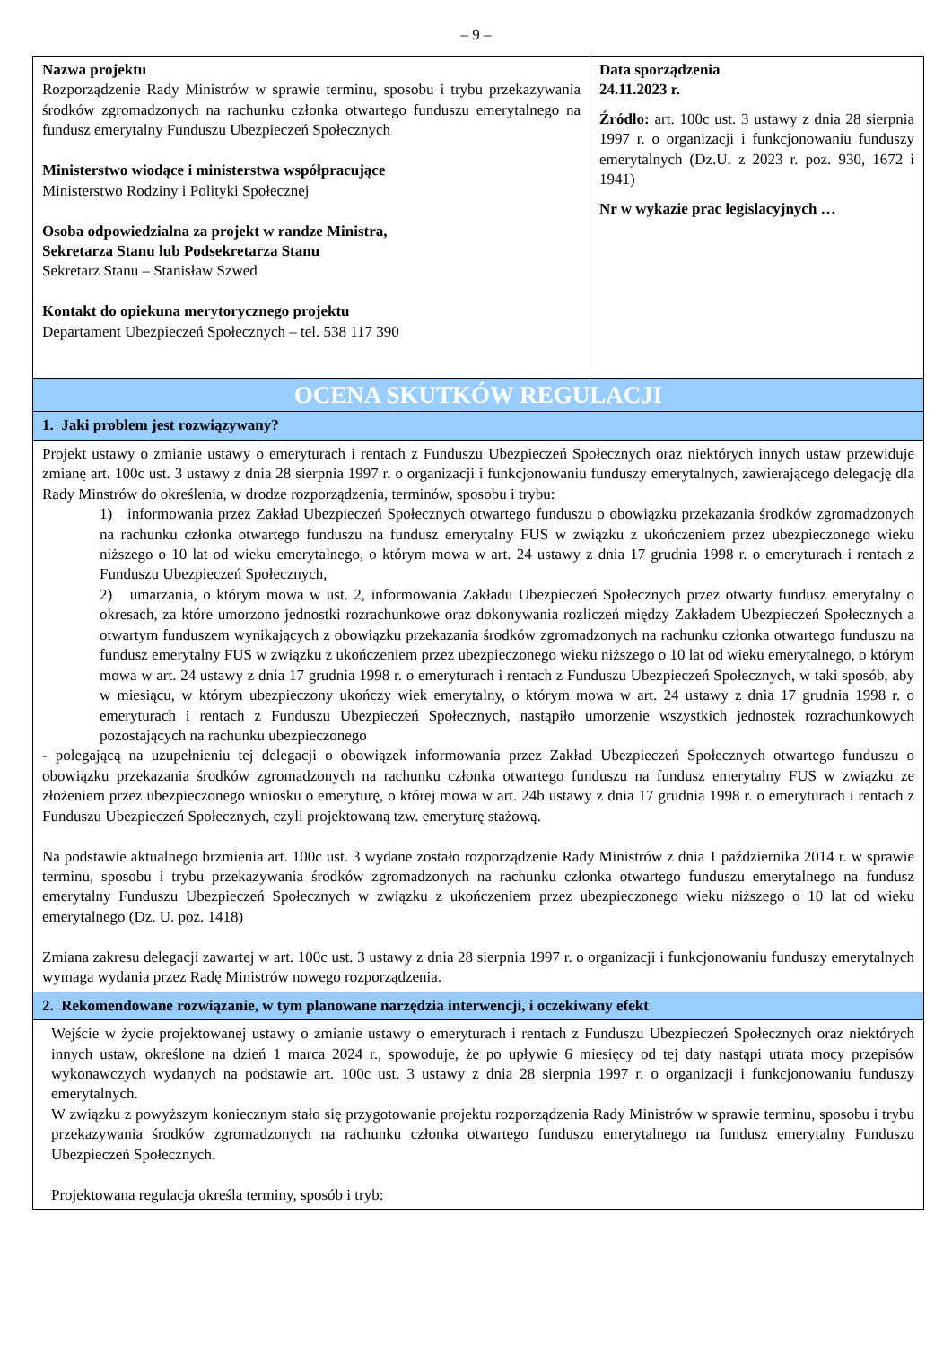– 9 –
| Nazwa projektu Rozporządzenie Rady Ministrów w sprawie terminu, sposobu i trybu przekazywania środków zgromadzonych na rachunku członka otwartego funduszu emerytalnego na fundusz emerytalny Funduszu Ubezpieczeń Społecznych Ministerstwo wiodące i ministerstwa współpracujące Ministerstwo Rodziny i Polityki Społecznej Osoba odpowiedzialna za projekt w randze Ministra, Sekretarza Stanu lub Podsekretarza Stanu Sekretarz Stanu – Stanisław Szwed Kontakt do opiekuna merytorycznego projektu Departament Ubezpieczeń Społecznych – tel. 538 117 390 | Data sporządzenia 24.11.2023 r. Źródło: art. 100c ust. 3 ustawy z dnia 28 sierpnia 1997 r. o organizacji i funkcjonowaniu funduszy emerytalnych (Dz.U. z 2023 r. poz. 930, 1672 i 1941) Nr w wykazie prac legislacyjnych … |
| OCENA SKUTKÓW REGULACJI | |
| 1. Jaki problem jest rozwiązywany? | |
| Projekt ustawy o zmianie ustawy o emeryturach i rentach z Funduszu Ubezpieczeń Społecznych oraz niektórych innych ustaw przewiduje zmianę art. 100c ust. 3 ustawy z dnia 28 sierpnia 1997 r. o organizacji i funkcjonowaniu funduszy emerytalnych, zawierającego delegację dla Rady Minstrów do określenia, w drodze rozporządzenia, terminów, sposobu i trybu: 1) informowania przez Zakład Ubezpieczeń Społecznych otwartego funduszu o obowiązku przekazania środków zgromadzonych na rachunku członka otwartego funduszu na fundusz emerytalny FUS w związku z ukończeniem przez ubezpieczonego wieku niższego o 10 lat od wieku emerytalnego, o którym mowa w art. 24 ustawy z dnia 17 grudnia 1998 r. o emeryturach i rentach z Funduszu Ubezpieczeń Społecznych, 2) umarzania, o którym mowa w ust. 2, informowania Zakładu Ubezpieczeń Społecznych przez otwarty fundusz emerytalny o okresach, za które umorzono jednostki rozrachunkowe oraz dokonywania rozliczeń między Zakładem Ubezpieczeń Społecznych a otwartym funduszem wynikających z obowiązku przekazania środków zgromadzonych na rachunku członka otwartego funduszu na fundusz emerytalny FUS w związku z ukończeniem przez ubezpieczonego wieku niższego o 10 lat od wieku emerytalnego, o którym mowa w art. 24 ustawy z dnia 17 grudnia 1998 r. o emeryturach i rentach z Funduszu Ubezpieczeń Społecznych, w taki sposób, aby w miesiącu, w którym ubezpieczony ukończy wiek emerytalny, o którym mowa w art. 24 ustawy z dnia 17 grudnia 1998 r. o emeryturach i rentach z Funduszu Ubezpieczeń Społecznych, nastąpiło umorzenie wszystkich jednostek rozrachunkowych pozostających na rachunku ubezpieczonego - polegającą na uzupełnieniu tej delegacji o obowiązek informowania przez Zakład Ubezpieczeń Społecznych otwartego funduszu o obowiązku przekazania środków zgromadzonych na rachunku członka otwartego funduszu na fundusz emerytalny FUS w związku ze złożeniem przez ubezpieczonego wniosku o emeryturę, o której mowa w art. 24b ustawy z dnia 17 grudnia 1998 r. o emeryturach i rentach z Funduszu Ubezpieczeń Społecznych, czyli projektowaną tzw. emeryturę stażową. Na podstawie aktualnego brzmienia art. 100c ust. 3 wydane zostało rozporządzenie Rady Ministrów z dnia 1 października 2014 r. w sprawie terminu, sposobu i trybu przekazywania środków zgromadzonych na rachunku członka otwartego funduszu emerytalnego na fundusz emerytalny Funduszu Ubezpieczeń Społecznych w związku z ukończeniem przez ubezpieczonego wieku niższego o 10 lat od wieku emerytalnego (Dz. U. poz. 1418) Zmiana zakresu delegacji zawartej w art. 100c ust. 3 ustawy z dnia 28 sierpnia 1997 r. o organizacji i funkcjonowaniu funduszy emerytalnych wymaga wydania przez Radę Ministrów nowego rozporządzenia. | |
| 2. Rekomendowane rozwiązanie, w tym planowane narzędzia interwencji, i oczekiwany efekt | |
| Wejście w życie projektowanej ustawy o zmianie ustawy o emeryturach i rentach z Funduszu Ubezpieczeń Społecznych oraz niektórych innych ustaw, określone na dzień 1 marca 2024 r., spowoduje, że po upływie 6 miesięcy od tej daty nastąpi utrata mocy przepisów wykonawczych wydanych na podstawie art. 100c ust. 3 ustawy z dnia 28 sierpnia 1997 r. o organizacji i funkcjonowaniu funduszy emerytalnych. W związku z powyższym koniecznym stało się przygotowanie projektu rozporządzenia Rady Ministrów w sprawie terminu, sposobu i trybu przekazywania środków zgromadzonych na rachunku członka otwartego funduszu emerytalnego na fundusz emerytalny Funduszu Ubezpieczeń Społecznych. Projektowana regulacja określa terminy, sposób i tryb: | |